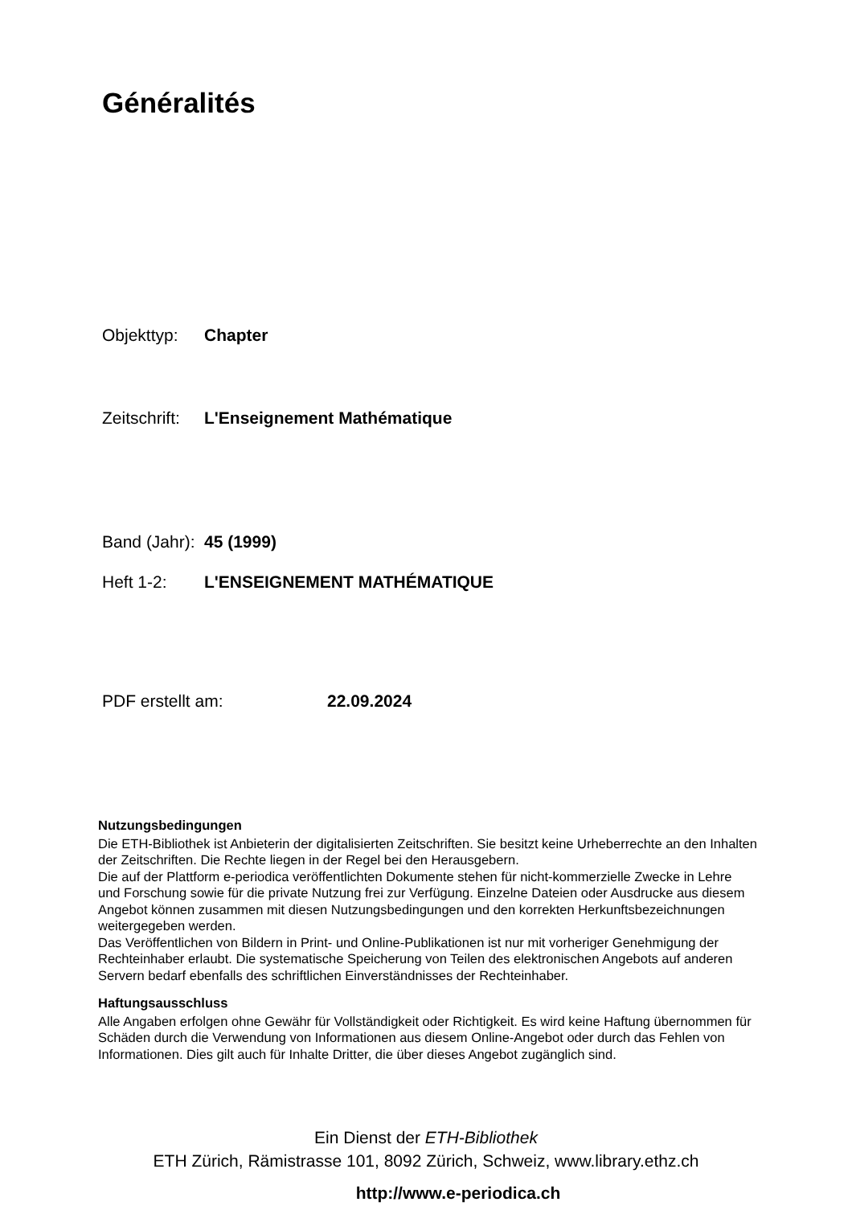Généralités
Objekttyp: Chapter
Zeitschrift: L'Enseignement Mathématique
Band (Jahr): 45 (1999)
Heft 1-2: L'ENSEIGNEMENT MATHÉMATIQUE
PDF erstellt am: 22.09.2024
Nutzungsbedingungen
Die ETH-Bibliothek ist Anbieterin der digitalisierten Zeitschriften. Sie besitzt keine Urheberrechte an den Inhalten der Zeitschriften. Die Rechte liegen in der Regel bei den Herausgebern.
Die auf der Plattform e-periodica veröffentlichten Dokumente stehen für nicht-kommerzielle Zwecke in Lehre und Forschung sowie für die private Nutzung frei zur Verfügung. Einzelne Dateien oder Ausdrucke aus diesem Angebot können zusammen mit diesen Nutzungsbedingungen und den korrekten Herkunftsbezeichnungen weitergegeben werden.
Das Veröffentlichen von Bildern in Print- und Online-Publikationen ist nur mit vorheriger Genehmigung der Rechteinhaber erlaubt. Die systematische Speicherung von Teilen des elektronischen Angebots auf anderen Servern bedarf ebenfalls des schriftlichen Einverständnisses der Rechteinhaber.
Haftungsausschluss
Alle Angaben erfolgen ohne Gewähr für Vollständigkeit oder Richtigkeit. Es wird keine Haftung übernommen für Schäden durch die Verwendung von Informationen aus diesem Online-Angebot oder durch das Fehlen von Informationen. Dies gilt auch für Inhalte Dritter, die über dieses Angebot zugänglich sind.
Ein Dienst der ETH-Bibliothek
ETH Zürich, Rämistrasse 101, 8092 Zürich, Schweiz, www.library.ethz.ch
http://www.e-periodica.ch